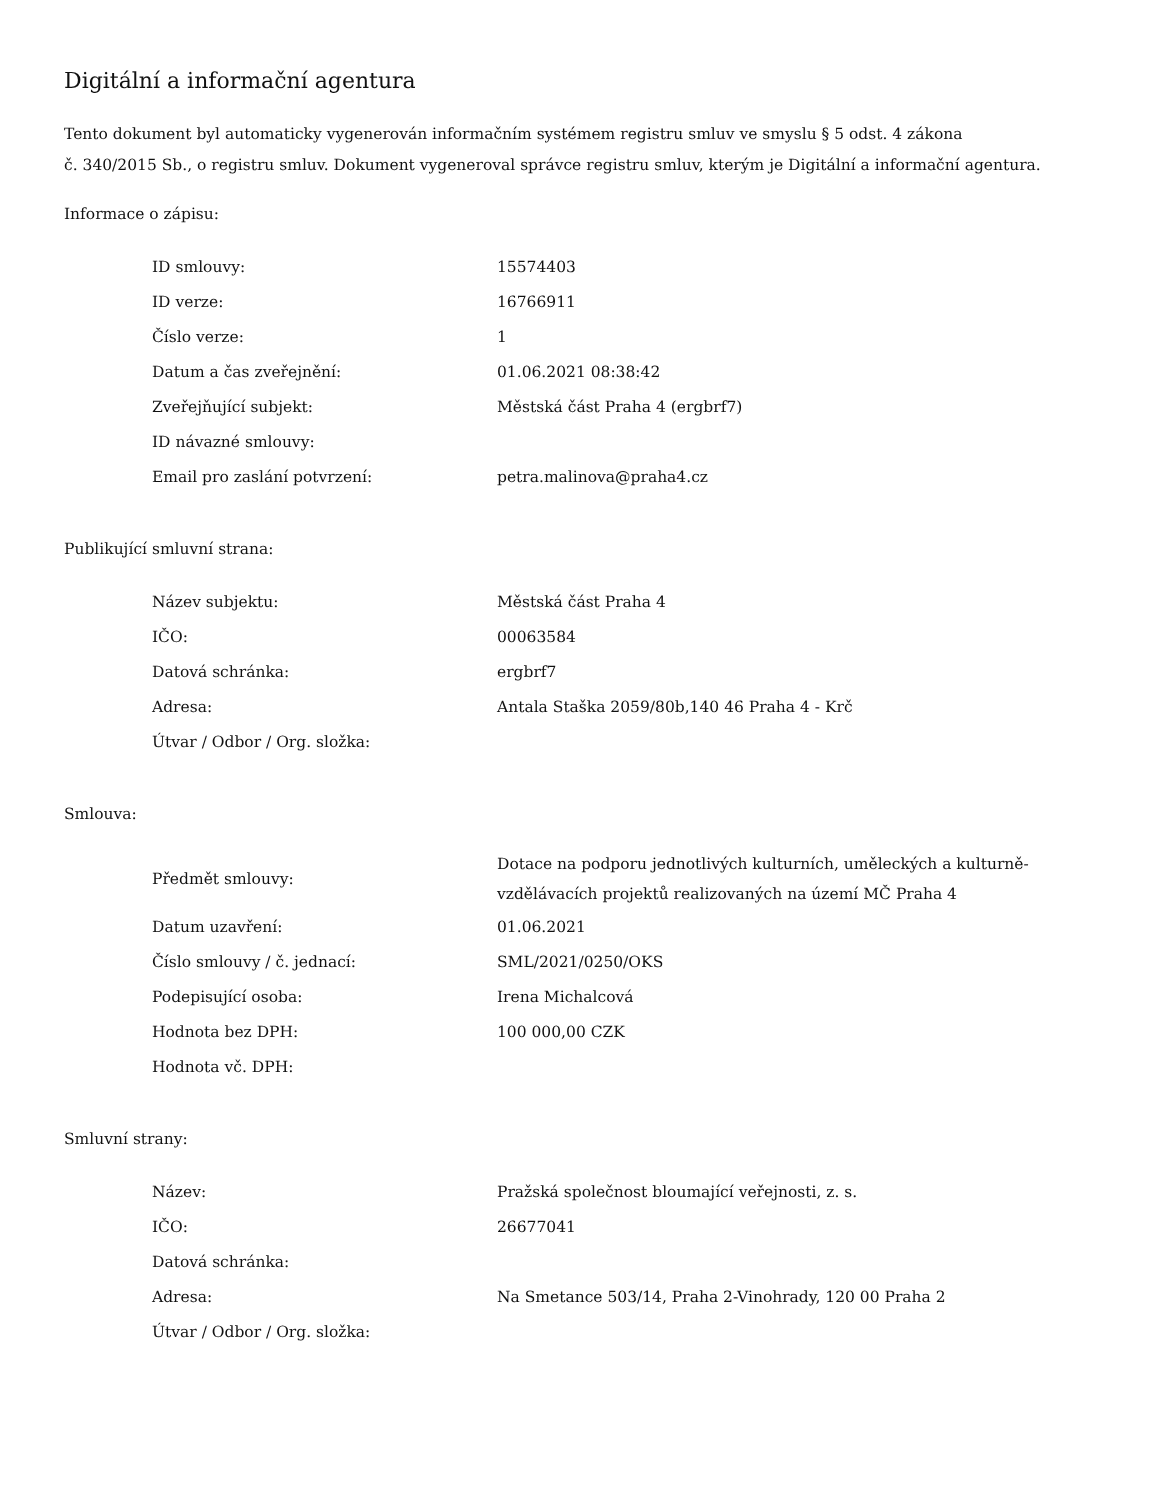Digitální a informační agentura
Tento dokument byl automaticky vygenerován informačním systémem registru smluv ve smyslu § 5 odst. 4 zákona
č. 340/2015 Sb., o registru smluv. Dokument vygeneroval správce registru smluv, kterým je Digitální a informační agentura.
Informace o zápisu:
| ID smlouvy: | 15574403 |
| ID verze: | 16766911 |
| Číslo verze: | 1 |
| Datum a čas zveřejnění: | 01.06.2021 08:38:42 |
| Zveřejňující subjekt: | Městská část Praha 4 (ergbrf7) |
| ID návazné smlouvy: | |
| Email pro zaslání potvrzení: | petra.malinova@praha4.cz |
Publikující smluvní strana:
| Název subjektu: | Městská část Praha 4 |
| IČO: | 00063584 |
| Datová schránka: | ergbrf7 |
| Adresa: | Antala Staška 2059/80b,140 46 Praha 4 - Krč |
| Útvar / Odbor / Org. složka: | |
Smlouva:
| Předmět smlouvy: | Dotace na podporu jednotlivých kulturních, uměleckých a kulturně- vzdělávacích projektů realizovaných na území MČ Praha 4 |
| Datum uzavření: | 01.06.2021 |
| Číslo smlouvy / č. jednací: | SML/2021/0250/OKS |
| Podepisující osoba: | Irena Michalcová |
| Hodnota bez DPH: | 100 000,00 CZK |
| Hodnota vč. DPH: | |
Smluvní strany:
| Název: | Pražská společnost bloumající veřejnosti, z. s. |
| IČO: | 26677041 |
| Datová schránka: | |
| Adresa: | Na Smetance 503/14, Praha 2-Vinohrady, 120 00 Praha 2 |
| Útvar / Odbor / Org. složka: | |